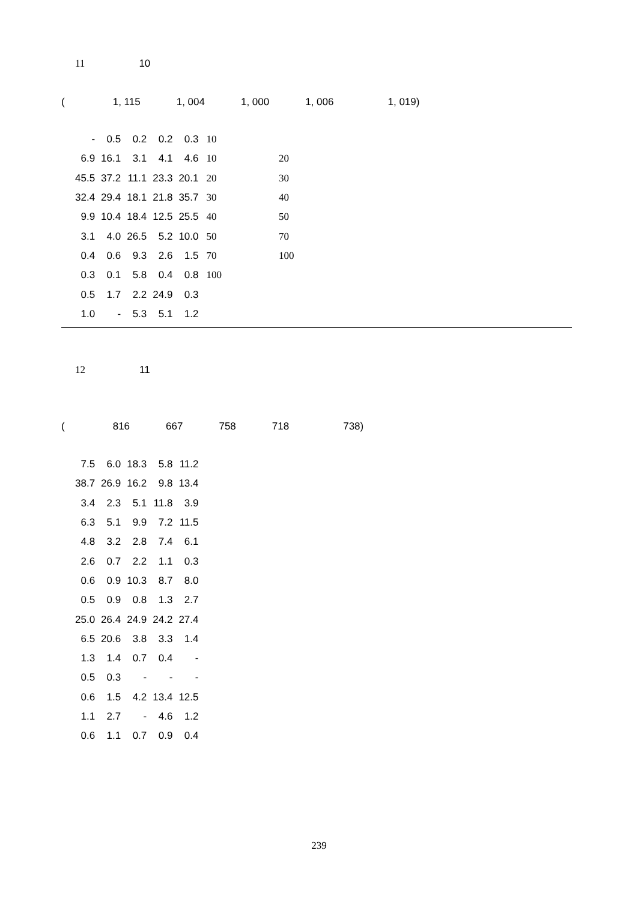11 10
(1, 115 1, 004 1, 000 1, 006 1, 019)
| - | 0.5 | 0.2 | 0.2 | 0.3 | 10 | |
| 6.9 | 16.1 | 3.1 | 4.1 | 4.6 | 10 | 20 |
| 45.5 | 37.2 | 11.1 | 23.3 | 20.1 | 20 | 30 |
| 32.4 | 29.4 | 18.1 | 21.8 | 35.7 | 30 | 40 |
| 9.9 | 10.4 | 18.4 | 12.5 | 25.5 | 40 | 50 |
| 3.1 | 4.0 | 26.5 | 5.2 | 10.0 | 50 | 70 |
| 0.4 | 0.6 | 9.3 | 2.6 | 1.5 | 70 | 100 |
| 0.3 | 0.1 | 5.8 | 0.4 | 0.8 | 100 | |
| 0.5 | 1.7 | 2.2 | 24.9 | 0.3 | | |
| 1.0 | - | 5.3 | 5.1 | 1.2 | | |
12 11
(816 667 758 718 738)
| 7.5 | 6.0 | 18.3 | 5.8 | 11.2 |
| 38.7 | 26.9 | 16.2 | 9.8 | 13.4 |
| 3.4 | 2.3 | 5.1 | 11.8 | 3.9 |
| 6.3 | 5.1 | 9.9 | 7.2 | 11.5 |
| 4.8 | 3.2 | 2.8 | 7.4 | 6.1 |
| 2.6 | 0.7 | 2.2 | 1.1 | 0.3 |
| 0.6 | 0.9 | 10.3 | 8.7 | 8.0 |
| 0.5 | 0.9 | 0.8 | 1.3 | 2.7 |
| 25.0 | 26.4 | 24.9 | 24.2 | 27.4 |
| 6.5 | 20.6 | 3.8 | 3.3 | 1.4 |
| 1.3 | 1.4 | 0.7 | 0.4 | - |
| 0.5 | 0.3 | - | - | - |
| 0.6 | 1.5 | 4.2 | 13.4 | 12.5 |
| 1.1 | 2.7 | - | 4.6 | 1.2 |
| 0.6 | 1.1 | 0.7 | 0.9 | 0.4 |
239